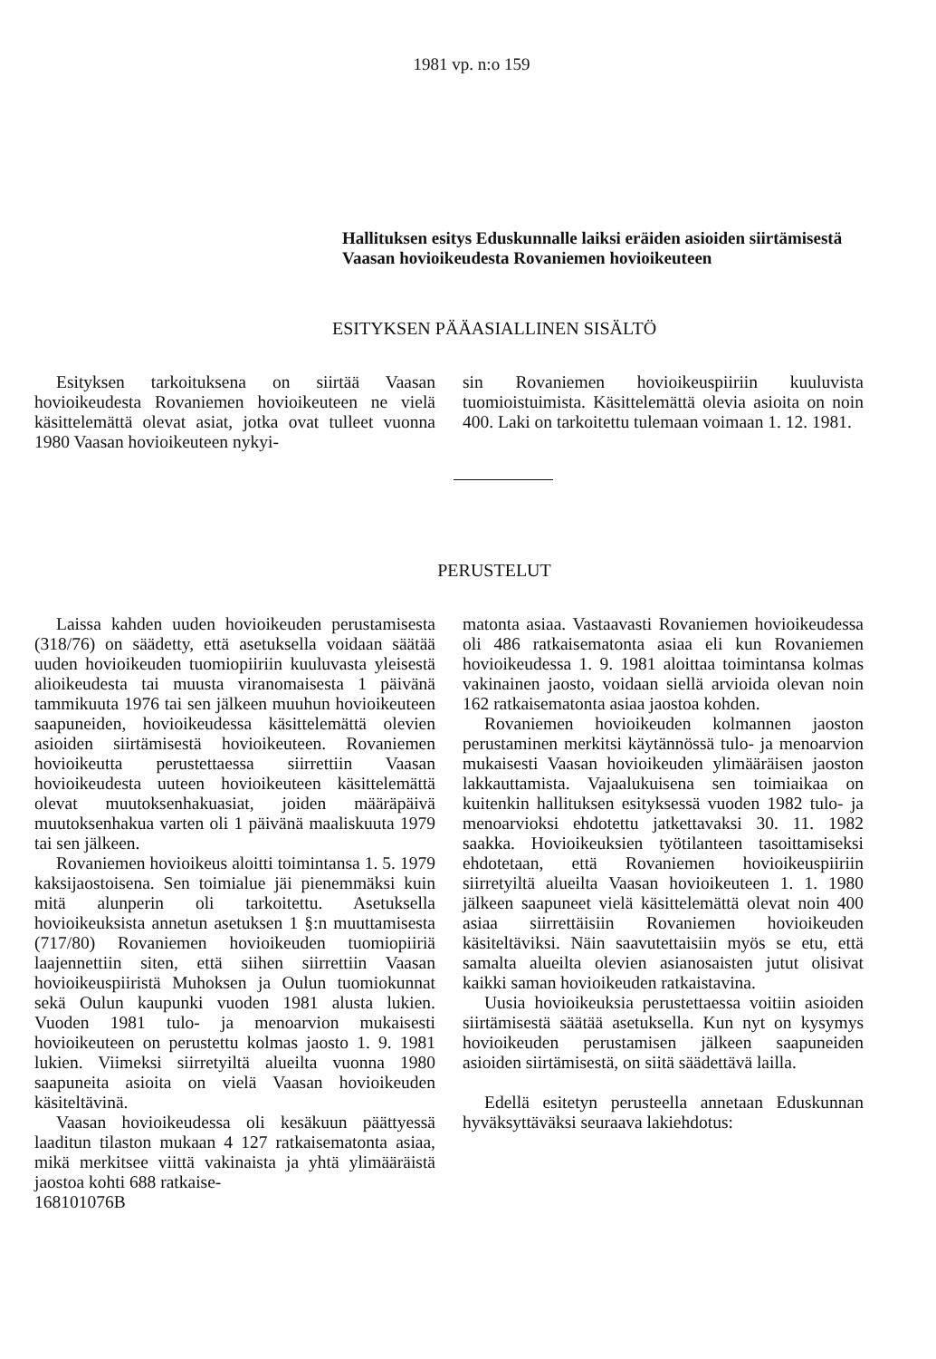1981 vp. n:o 159
Hallituksen esitys Eduskunnalle laiksi eräiden asioiden siirtämisestä Vaasan hovioikeudesta Rovaniemen hovioikeuteen
ESITYKSEN PÄÄASIALLINEN SISÄLTÖ
Esityksen tarkoituksena on siirtää Vaasan hovioikeudesta Rovaniemen hovioikeuteen ne vielä käsittelemättä olevat asiat, jotka ovat tulleet vuonna 1980 Vaasan hovioikeuteen nykyi-
sin Rovaniemen hovioikeuspiiriin kuuluvista tuomioistuimista. Käsittelemättä olevia asioita on noin 400. Laki on tarkoitettu tulemaan voimaan 1. 12. 1981.
PERUSTELUT
Laissa kahden uuden hovioikeuden perustamisesta (318/76) on säädetty, että asetuksella voidaan säätää uuden hovioikeuden tuomiopiiriin kuuluvasta yleisestä alioikeudesta tai muusta viranomaisesta 1 päivänä tammikuuta 1976 tai sen jälkeen muuhun hovioikeuteen saapuneiden, hovioikeudessa käsittelemättä olevien asioiden siirtämisestä hovioikeuteen. Rovaniemen hovioikeutta perustettaessa siirrettiin Vaasan hovioikeudesta uuteen hovioikeuteen käsittelemättä olevat muutoksenhakuasiat, joiden määräpäivä muutoksenhakua varten oli 1 päivänä maaliskuuta 1979 tai sen jälkeen.
Rovaniemen hovioikeus aloitti toimintansa 1. 5. 1979 kaksijaostoisena. Sen toimialue jäi pienemmäksi kuin mitä alunperin oli tarkoitettu. Asetuksella hovioikeuksista annetun asetuksen 1 §:n muuttamisesta (717/80) Rovaniemen hovioikeuden tuomiopiiriä laajennettiin siten, että siihen siirrettiin Vaasan hovioikeuspiiristä Muhoksen ja Oulun tuomiokunnat sekä Oulun kaupunki vuoden 1981 alusta lukien. Vuoden 1981 tulo- ja menoarvion mukaisesti hovioikeuteen on perustettu kolmas jaosto 1. 9. 1981 lukien. Viimeksi siirretyiltä alueilta vuonna 1980 saapuneita asioita on vielä Vaasan hovioikeuden käsiteltävinä.
Vaasan hovioikeudessa oli kesäkuun päättyessä laaditun tilaston mukaan 4 127 ratkaisematonta asiaa, mikä merkitsee viittä vakinaista ja yhtä ylimääräistä jaostoa kohti 688 ratkaise-
168101076B
matonta asiaa. Vastaavasti Rovaniemen hovioikeudessa oli 486 ratkaisematonta asiaa eli kun Rovaniemen hovioikeudessa 1. 9. 1981 aloittaa toimintansa kolmas vakinainen jaosto, voidaan siellä arvioida olevan noin 162 ratkaisematonta asiaa jaostoa kohden.
Rovaniemen hovioikeuden kolmannen jaoston perustaminen merkitsi käytännössä tulo- ja menoarvion mukaisesti Vaasan hovioikeuden ylimääräisen jaoston lakkauttamista. Vajaalukuisena sen toimiaikaa on kuitenkin hallituksen esityksessä vuoden 1982 tulo- ja menoarvioksi ehdotettu jatkettavaksi 30. 11. 1982 saakka. Hovioikeuksien työtilanteen tasoittamiseksi ehdotetaan, että Rovaniemen hovioikeuspiiriin siirretyiltä alueilta Vaasan hovioikeuteen 1. 1. 1980 jälkeen saapuneet vielä käsittelemättä olevat noin 400 asiaa siirrettäisiin Rovaniemen hovioikeuden käsiteltäviksi. Näin saavutettaisiin myös se etu, että samalta alueilta olevien asianosaisten jutut olisivat kaikki saman hovioikeuden ratkaistavina.
Uusia hovioikeuksia perustettaessa voitiin asioiden siirtämisestä säätää asetuksella. Kun nyt on kysymys hovioikeuden perustamisen jälkeen saapuneiden asioiden siirtämisestä, on siitä säädettävä lailla.
Edellä esitetyn perusteella annetaan Eduskunnan hyväksyttäväksi seuraava lakiehdotus: